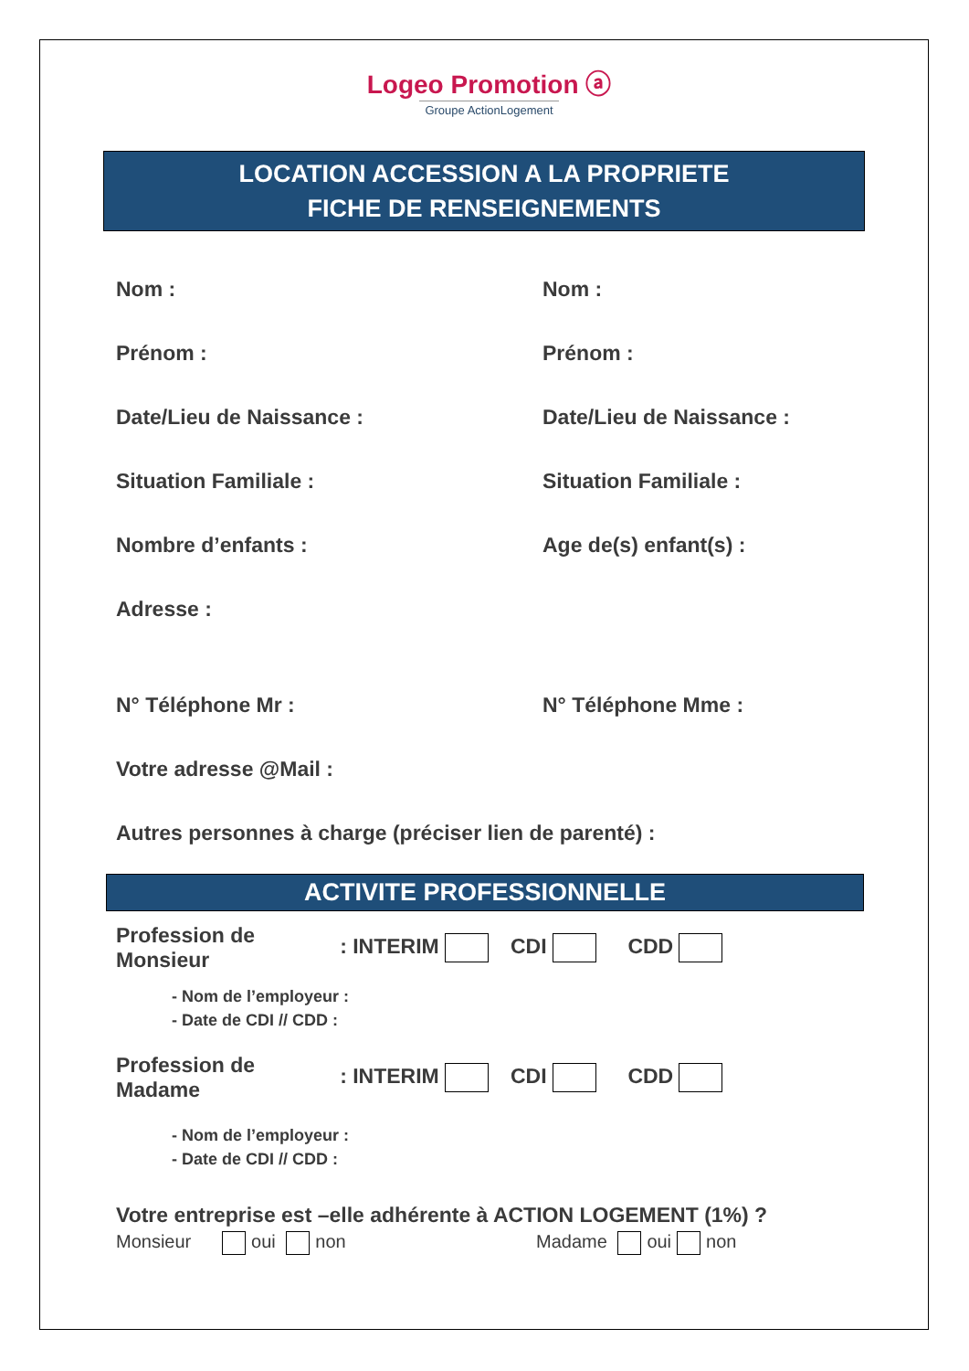Logeo Promotion ⓐ
Groupe ActionLogement
LOCATION ACCESSION A LA PROPRIETE
FICHE DE RENSEIGNEMENTS
Nom : Nom :
Prénom : Prénom :
Date/Lieu de Naissance : Date/Lieu de Naissance :
Situation Familiale : Situation Familiale :
Nombre d’enfants : Age de(s) enfant(s) :
Adresse :
N° Téléphone Mr : N° Téléphone Mme :
Votre adresse @Mail :
Autres personnes à charge (préciser lien de parenté) :
ACTIVITE PROFESSIONNELLE
Profession de Monsieur : INTERIM CDI CDD
- Nom de l’employeur :
- Date de CDI // CDD :
Profession de Madame : INTERIM CDI CDD
- Nom de l’employeur :
- Date de CDI // CDD :
Votre entreprise est –elle adhérente à ACTION LOGEMENT (1%) ?
Monsieur oui non Madame oui non